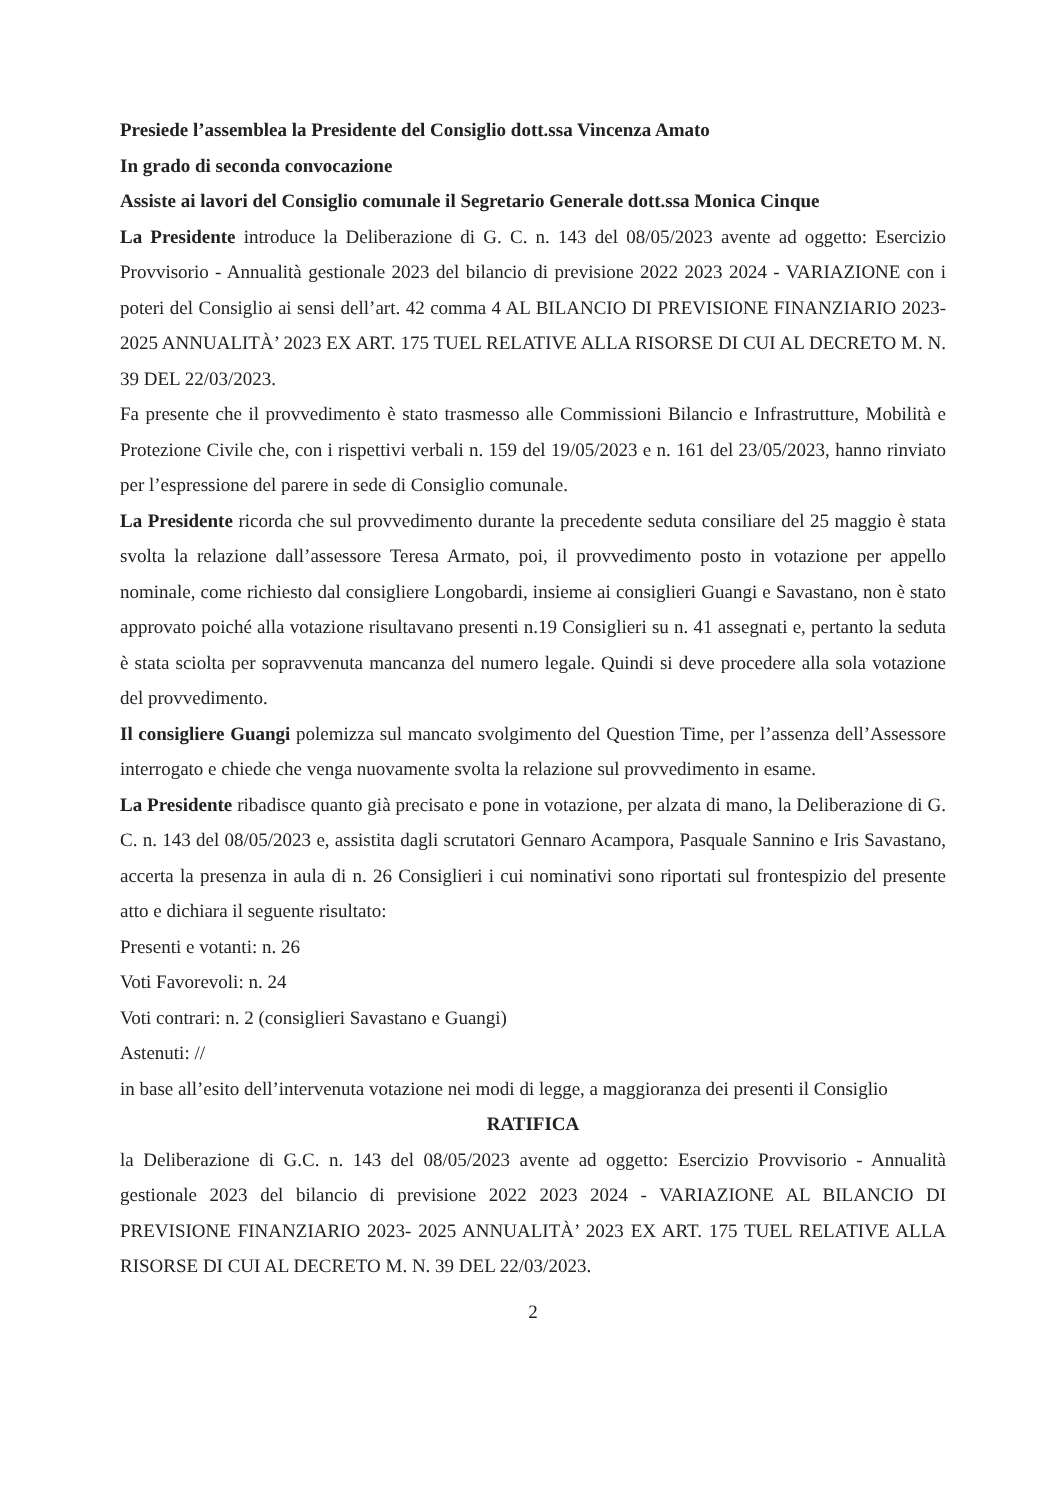Presiede l’assemblea la Presidente del Consiglio dott.ssa Vincenza Amato
In grado di seconda convocazione
Assiste ai lavori del Consiglio comunale il Segretario Generale dott.ssa Monica Cinque
La Presidente introduce la Deliberazione di G. C. n. 143 del 08/05/2023 avente ad oggetto: Esercizio Provvisorio - Annualità gestionale 2023 del bilancio di previsione 2022 2023 2024 - VARIAZIONE con i poteri del Consiglio ai sensi dell’art. 42 comma 4 AL BILANCIO DI PREVISIONE FINANZIARIO 2023- 2025 ANNUALITÀ’ 2023 EX ART. 175 TUEL RELATIVE ALLA RISORSE DI CUI AL DECRETO M. N. 39 DEL 22/03/2023.
Fa presente che il provvedimento è stato trasmesso alle Commissioni Bilancio e Infrastrutture, Mobilità e Protezione Civile che, con i rispettivi verbali n. 159 del 19/05/2023 e n. 161 del 23/05/2023, hanno rinviato per l’espressione del parere in sede di Consiglio comunale.
La Presidente ricorda che sul provvedimento durante la precedente seduta consiliare del 25 maggio è stata svolta la relazione dall’assessore Teresa Armato, poi, il provvedimento posto in votazione per appello nominale, come richiesto dal consigliere Longobardi, insieme ai consiglieri Guangi e Savastano, non è stato approvato poiché alla votazione risultavano presenti n.19 Consiglieri su n. 41 assegnati e, pertanto la seduta è stata sciolta per sopravvenuta mancanza del numero legale. Quindi si deve procedere alla sola votazione del provvedimento.
Il consigliere Guangi polemizza sul mancato svolgimento del Question Time, per l’assenza dell’Assessore interrogato e chiede che venga nuovamente svolta la relazione sul provvedimento in esame.
La Presidente ribadisce quanto già precisato e pone in votazione, per alzata di mano, la Deliberazione di G. C. n. 143 del 08/05/2023 e, assistita dagli scrutatori Gennaro Acampora, Pasquale Sannino e Iris Savastano, accerta la presenza in aula di n. 26 Consiglieri i cui nominativi sono riportati sul frontespizio del presente atto e dichiara il seguente risultato:
Presenti e votanti: n. 26
Voti Favorevoli: n. 24
Voti contrari: n. 2 (consiglieri Savastano e Guangi)
Astenuti: //
in base all’esito dell’intervenuta votazione nei modi di legge, a maggioranza dei presenti il Consiglio
RATIFICA
la Deliberazione di G.C. n. 143 del 08/05/2023 avente ad oggetto: Esercizio Provvisorio - Annualità gestionale 2023 del bilancio di previsione 2022 2023 2024 - VARIAZIONE AL BILANCIO DI PREVISIONE FINANZIARIO 2023- 2025 ANNUALITÀ’ 2023 EX ART. 175 TUEL RELATIVE ALLA RISORSE DI CUI AL DECRETO M. N. 39 DEL 22/03/2023.
2